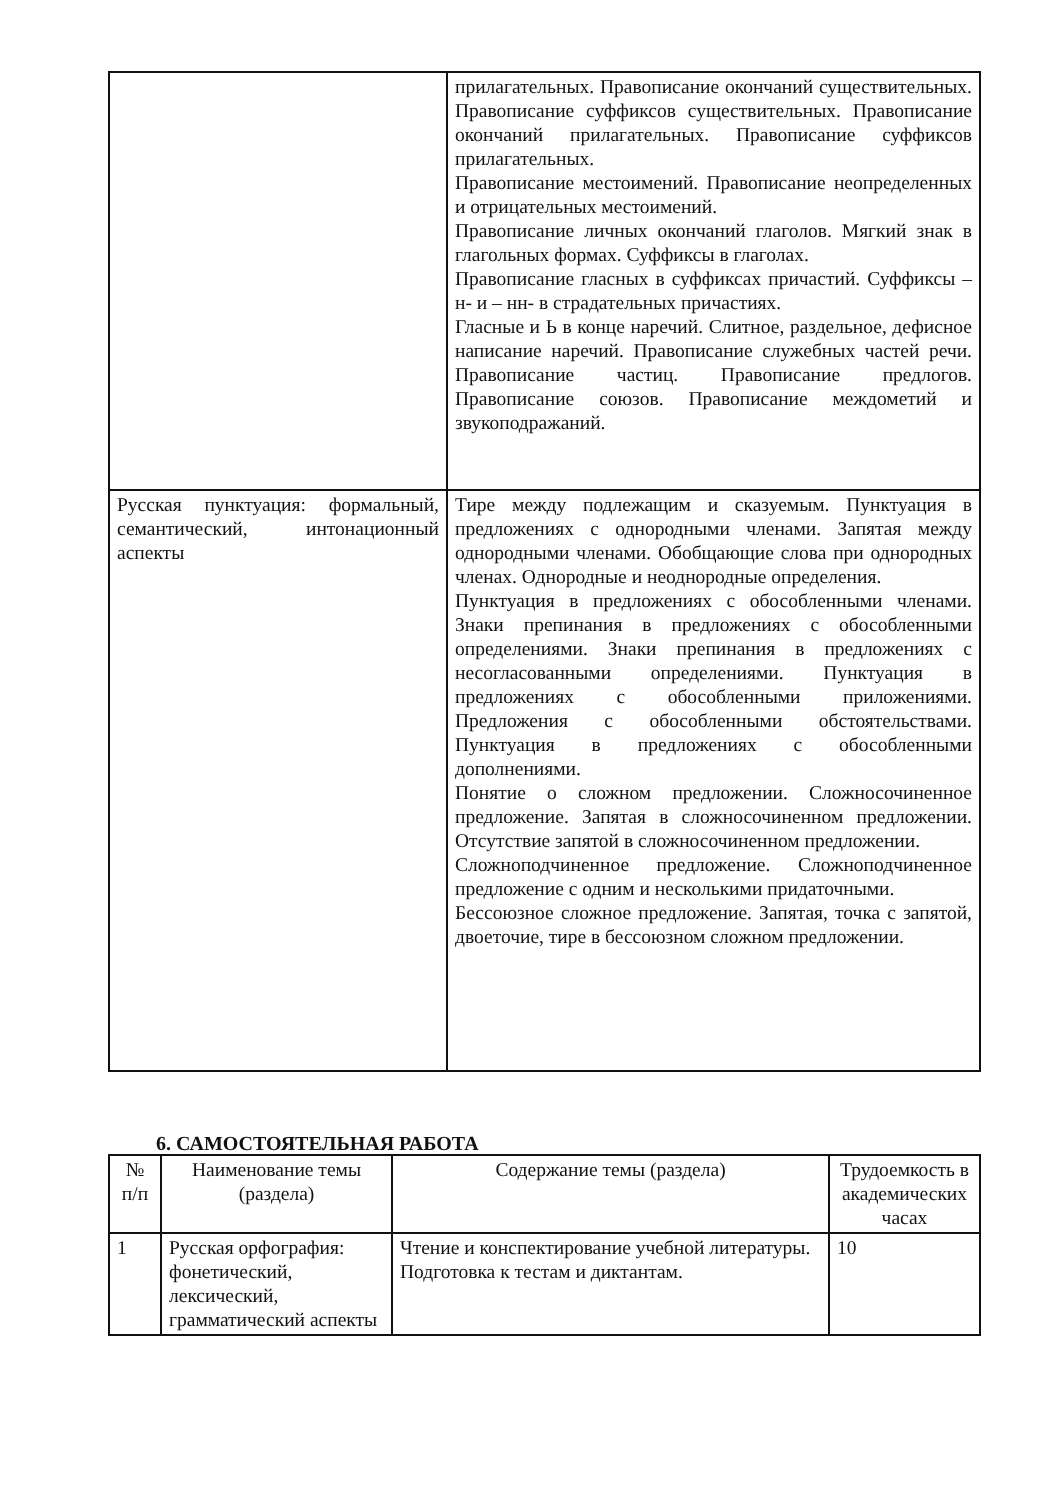| | прилагательных. Правописание окончаний существительных. Правописание суффиксов существительных. Правописание окончаний прилагательных. Правописание суффиксов прилагательных. Правописание местоимений. Правописание неопределенных и отрицательных местоимений. Правописание личных окончаний глаголов. Мягкий знак в глагольных формах. Суффиксы в глаголах. Правописание гласных в суффиксах причастий. Суффиксы – н- и – нн- в страдательных причастиях. Гласные и Ь в конце наречий. Слитное, раздельное, дефисное написание наречий. Правописание служебных частей речи. Правописание частиц. Правописание предлогов. Правописание союзов. Правописание междометий и звукоподражаний. |
| Русская пунктуация: формальный, семантический, интонационный аспекты | Тире между подлежащим и сказуемым. Пунктуация в предложениях с однородными членами. Запятая между однородными членами. Обобщающие слова при однородных членах. Однородные и неоднородные определения. Пунктуация в предложениях с обособленными членами. Знаки препинания в предложениях с обособленными определениями. Знаки препинания в предложениях с несогласованными определениями. Пунктуация в предложениях с обособленными приложениями. Предложения с обособленными обстоятельствами. Пунктуация в предложениях с обособленными дополнениями. Понятие о сложном предложении. Сложносочиненное предложение. Запятая в сложносочиненном предложении. Отсутствие запятой в сложносочиненном предложении. Сложноподчиненное предложение. Сложноподчиненное предложение с одним и несколькими придаточными. Бессоюзное сложное предложение. Запятая, точка с запятой, двоеточие, тире в бессоюзном сложном предложении. |
6. САМОСТОЯТЕЛЬНАЯ РАБОТА
| № п/п | Наименование темы (раздела) | Содержание темы (раздела) | Трудоемкость в академических часах |
| --- | --- | --- | --- |
| 1 | Русская орфография: фонетический, лексический, грамматический аспекты | Чтение и конспектирование учебной литературы. Подготовка к тестам и диктантам. | 10 |